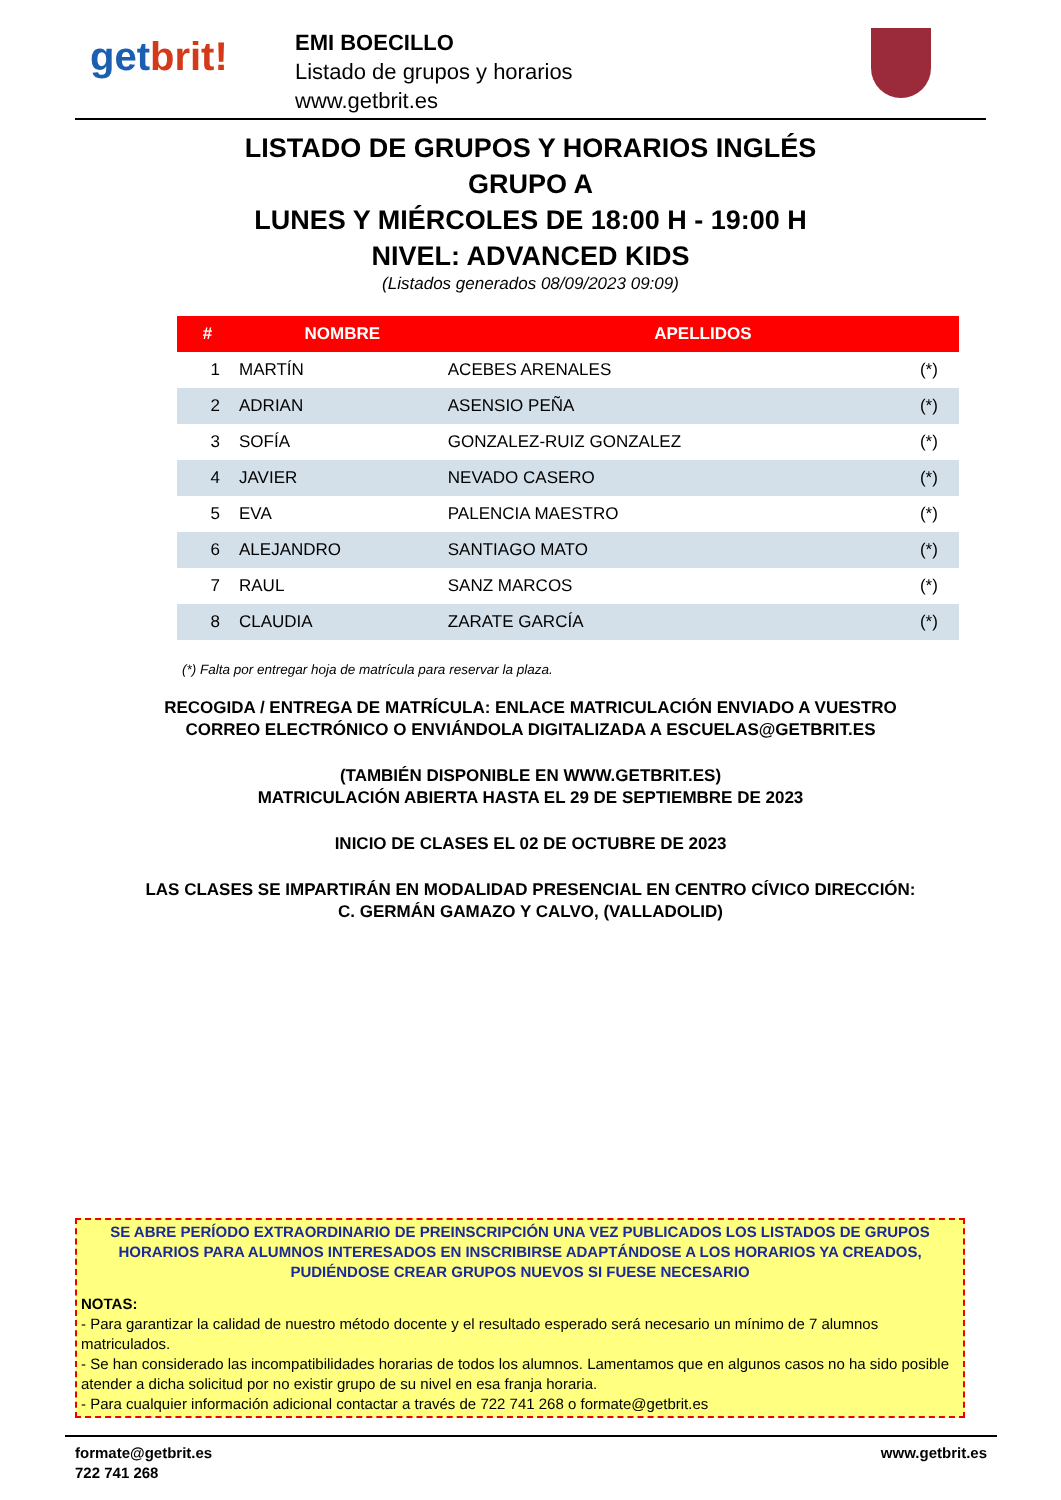getbrit!
EMI BOECILLO
Listado de grupos y horarios
www.getbrit.es
LISTADO DE GRUPOS Y HORARIOS INGLÉS
GRUPO A
LUNES Y MIÉRCOLES DE 18:00 H - 19:00 H
NIVEL: ADVANCED KIDS
(Listados generados 08/09/2023 09:09)
| # | NOMBRE | APELLIDOS | |
| --- | --- | --- | --- |
| 1 | MARTÍN | ACEBES ARENALES | (*) |
| 2 | ADRIAN | ASENSIO PEÑA | (*) |
| 3 | SOFÍA | GONZALEZ-RUIZ GONZALEZ | (*) |
| 4 | JAVIER | NEVADO CASERO | (*) |
| 5 | EVA | PALENCIA MAESTRO | (*) |
| 6 | ALEJANDRO | SANTIAGO MATO | (*) |
| 7 | RAUL | SANZ MARCOS | (*) |
| 8 | CLAUDIA | ZARATE GARCÍA | (*) |
(*) Falta por entregar hoja de matrícula para reservar la plaza.
RECOGIDA / ENTREGA DE MATRÍCULA: ENLACE MATRICULACIÓN ENVIADO A VUESTRO CORREO ELECTRÓNICO O ENVIÁNDOLA DIGITALIZADA A ESCUELAS@GETBRIT.ES
(TAMBIÉN DISPONIBLE EN WWW.GETBRIT.ES)
MATRICULACIÓN ABIERTA HASTA EL 29 DE SEPTIEMBRE DE 2023
INICIO DE CLASES EL 02 DE OCTUBRE DE 2023
LAS CLASES SE IMPARTIRÁN EN MODALIDAD PRESENCIAL EN CENTRO CÍVICO DIRECCIÓN: C. GERMÁN GAMAZO Y CALVO, (VALLADOLID)
SE ABRE PERÍODO EXTRAORDINARIO DE PREINSCRIPCIÓN UNA VEZ PUBLICADOS LOS LISTADOS DE GRUPOS HORARIOS PARA ALUMNOS INTERESADOS EN INSCRIBIRSE ADAPTÁNDOSE A LOS HORARIOS YA CREADOS, PUDIÉNDOSE CREAR GRUPOS NUEVOS SI FUESE NECESARIO
NOTAS:
- Para garantizar la calidad de nuestro método docente y el resultado esperado será necesario un mínimo de 7 alumnos matriculados.
- Se han considerado las incompatibilidades horarias de todos los alumnos. Lamentamos que en algunos casos no ha sido posible atender a dicha solicitud por no existir grupo de su nivel en esa franja horaria.
- Para cualquier información adicional contactar a través de 722 741 268 o formate@getbrit.es
formate@getbrit.es
722 741 268
www.getbrit.es